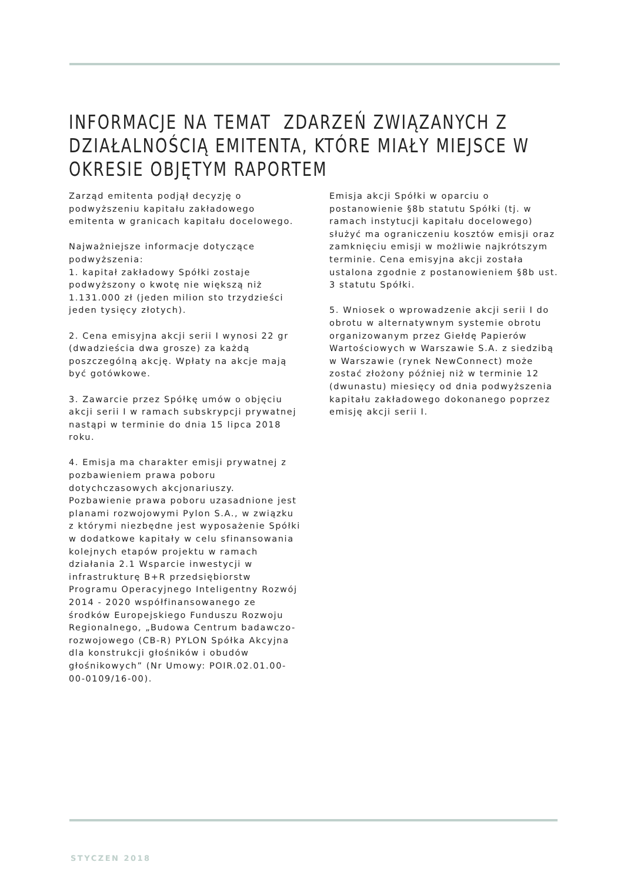INFORMACJE NA TEMAT ZDARZEŃ ZWIĄZANYCH Z DZIAŁALNOŚCIĄ EMITENTA, KTÓRE MIAŁY MIEJSCE W OKRESIE OBJĘTYM RAPORTEM
Zarząd emitenta podjął decyzję o podwyższeniu kapitału zakładowego emitenta w granicach kapitału docelowego.
Najważniejsze informacje dotyczące podwyższenia:
1. kapitał zakładowy Spółki zostaje podwyższony o kwotę nie większą niż 1.131.000 zł (jeden milion sto trzydzieści jeden tysięcy złotych).
2. Cena emisyjna akcji serii I wynosi 22 gr (dwadzieścia dwa grosze) za każdą poszczególną akcję. Wpłaty na akcje mają być gotówkowe.
3. Zawarcie przez Spółkę umów o objęciu akcji serii I w ramach subskrypcji prywatnej nastąpi w terminie do dnia 15 lipca 2018 roku.
4. Emisja ma charakter emisji prywatnej z pozbawieniem prawa poboru dotychczasowych akcjonariuszy. Pozbawienie prawa poboru uzasadnione jest planami rozwojowymi Pylon S.A., w związku z którymi niezbędne jest wyposażenie Spółki w dodatkowe kapitały w celu sfinansowania kolejnych etapów projektu w ramach działania 2.1 Wsparcie inwestycji w infrastrukturę B+R przedsiębiorstw Programu Operacyjnego Inteligentny Rozwój 2014 - 2020 współfinansowanego ze środków Europejskiego Funduszu Rozwoju Regionalnego, „Budowa Centrum badawczo-rozwojowego (CB-R) PYLON Spółka Akcyjna dla konstrukcji głośników i obudów głośnikowych” (Nr Umowy: POIR.02.01.00-00-0109/16-00).
Emisja akcji Spółki w oparciu o postanowienie §8b statutu Spółki (tj. w ramach instytucji kapitału docelowego) służyć ma ograniczeniu kosztów emisji oraz zamknięciu emisji w możliwie najkrótszym terminie. Cena emisyjna akcji została ustalona zgodnie z postanowieniem §8b ust. 3 statutu Spółki.
5. Wniosek o wprowadzenie akcji serii I do obrotu w alternatywnym systemie obrotu organizowanym przez Giełdę Papierów Wartościowych w Warszawie S.A. z siedzibą w Warszawie (rynek NewConnect) może zostać złożony później niż w terminie 12 (dwunastu) miesięcy od dnia podwyższenia kapitału zakładowego dokonanego poprzez emisję akcji serii I.
STYCZEN 2018